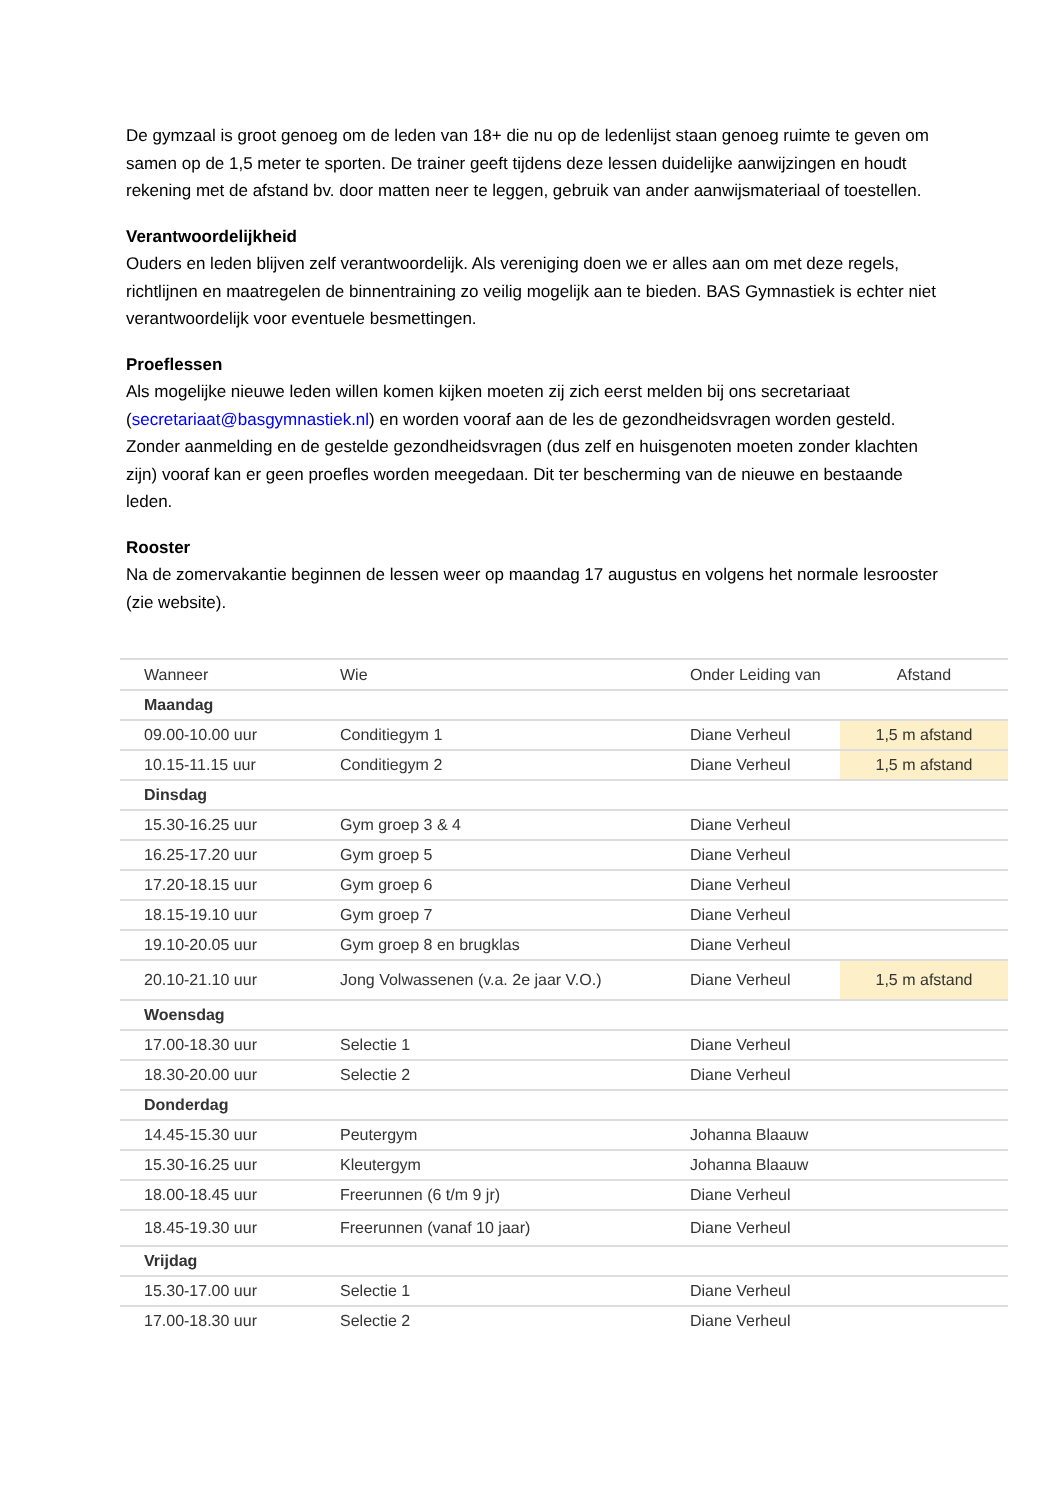De gymzaal is groot genoeg om de leden van 18+ die nu op de ledenlijst staan genoeg ruimte te geven om samen op de 1,5 meter te sporten. De trainer geeft tijdens deze lessen duidelijke aanwijzingen en houdt rekening met de afstand bv. door matten neer te leggen, gebruik van ander aanwijsmateriaal of toestellen.
Verantwoordelijkheid
Ouders en leden blijven zelf verantwoordelijk. Als vereniging doen we er alles aan om met deze regels, richtlijnen en maatregelen de binnentraining zo veilig mogelijk aan te bieden. BAS Gymnastiek is echter niet verantwoordelijk voor eventuele besmettingen.
Proeflessen
Als mogelijke nieuwe leden willen komen kijken moeten zij zich eerst melden bij ons secretariaat (secretariaat@basgymnastiek.nl) en worden vooraf aan de les de gezondheidsvragen worden gesteld. Zonder aanmelding en de gestelde gezondheidsvragen (dus zelf en huisgenoten moeten zonder klachten zijn) vooraf kan er geen proefles worden meegedaan. Dit ter bescherming van de nieuwe en bestaande leden.
Rooster
Na de zomervakantie beginnen de lessen weer op maandag 17 augustus en volgens het normale lesrooster (zie website).
| Wanneer | Wie | Onder Leiding van | Afstand |
| --- | --- | --- | --- |
| Maandag | | | |
| 09.00-10.00 uur | Conditiegym 1 | Diane Verheul | 1,5 m afstand |
| 10.15-11.15 uur | Conditiegym 2 | Diane Verheul | 1,5 m afstand |
| Dinsdag | | | |
| 15.30-16.25 uur | Gym groep 3 & 4 | Diane Verheul | |
| 16.25-17.20 uur | Gym groep 5 | Diane Verheul | |
| 17.20-18.15 uur | Gym groep 6 | Diane Verheul | |
| 18.15-19.10 uur | Gym groep 7 | Diane Verheul | |
| 19.10-20.05 uur | Gym groep 8 en brugklas | Diane Verheul | |
| 20.10-21.10 uur | Jong Volwassenen (v.a. 2e jaar V.O.) | Diane Verheul | 1,5 m afstand |
| Woensdag | | | |
| 17.00-18.30 uur | Selectie 1 | Diane Verheul | |
| 18.30-20.00 uur | Selectie 2 | Diane Verheul | |
| Donderdag | | | |
| 14.45-15.30 uur | Peutergym | Johanna Blaauw | |
| 15.30-16.25 uur | Kleutergym | Johanna Blaauw | |
| 18.00-18.45 uur | Freerunnen (6 t/m 9 jr) | Diane Verheul | |
| 18.45-19.30 uur | Freerunnen (vanaf 10 jaar) | Diane Verheul | |
| Vrijdag | | | |
| 15.30-17.00 uur | Selectie 1 | Diane Verheul | |
| 17.00-18.30 uur | Selectie 2 | Diane Verheul | |